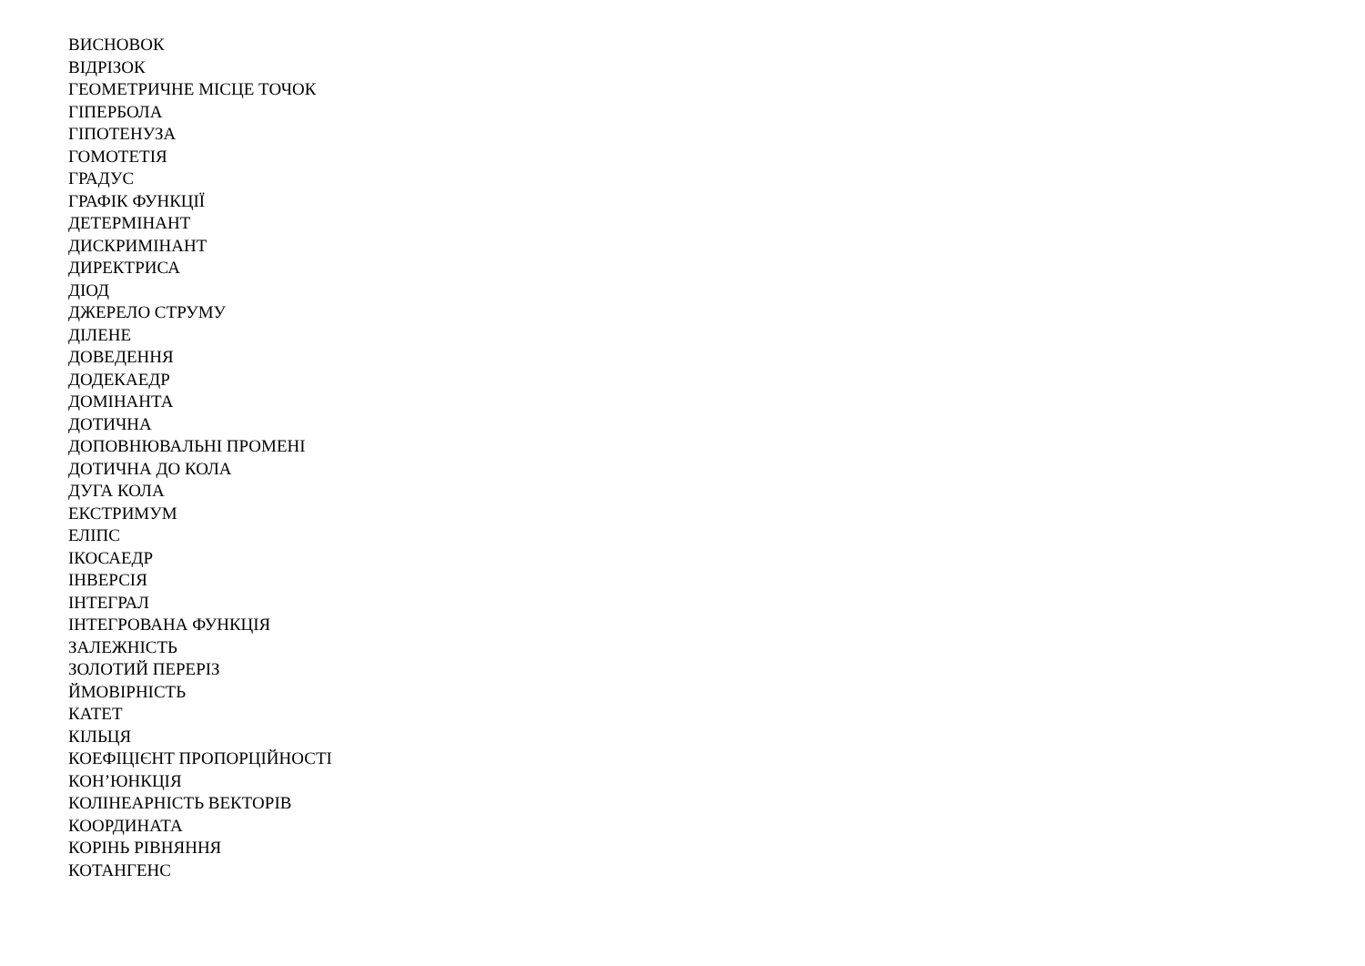ВИСНОВОК
ВІДРІЗОК
ГЕОМЕТРИЧНЕ МІСЦЕ ТОЧОК
ГІПЕРБОЛА
ГІПОТЕНУЗА
ГОМОТЕТІЯ
ГРАДУС
ГРАФІК ФУНКЦІЇ
ДЕТЕРМІНАНТ
ДИСКРИМІНАНТ
ДИРЕКТРИСА
ДІОД
ДЖЕРЕЛО СТРУМУ
ДІЛЕНЕ
ДОВЕДЕННЯ
ДОДЕКАЕДР
ДОМІНАНТА
ДОТИЧНА
ДОПОВНЮВАЛЬНІ ПРОМЕНІ
ДОТИЧНА ДО КОЛА
ДУГА КОЛА
ЕКСТРИМУМ
ЕЛІПС
ІКОСАЕДР
ІНВЕРСІЯ
ІНТЕГРАЛ
ІНТЕГРОВАНА ФУНКЦІЯ
ЗАЛЕЖНІСТЬ
ЗОЛОТИЙ ПЕРЕРІЗ
ЙМОВІРНІСТЬ
КАТЕТ
КІЛЬЦЯ
КОЕФІЦІЄНТ ПРОПОРЦІЙНОСТІ
КОН’ЮНКЦІЯ
КОЛІНЕАРНІСТЬ ВЕКТОРІВ
КООРДИНАТА
КОРІНЬ РІВНЯННЯ
КОТАНГЕНС